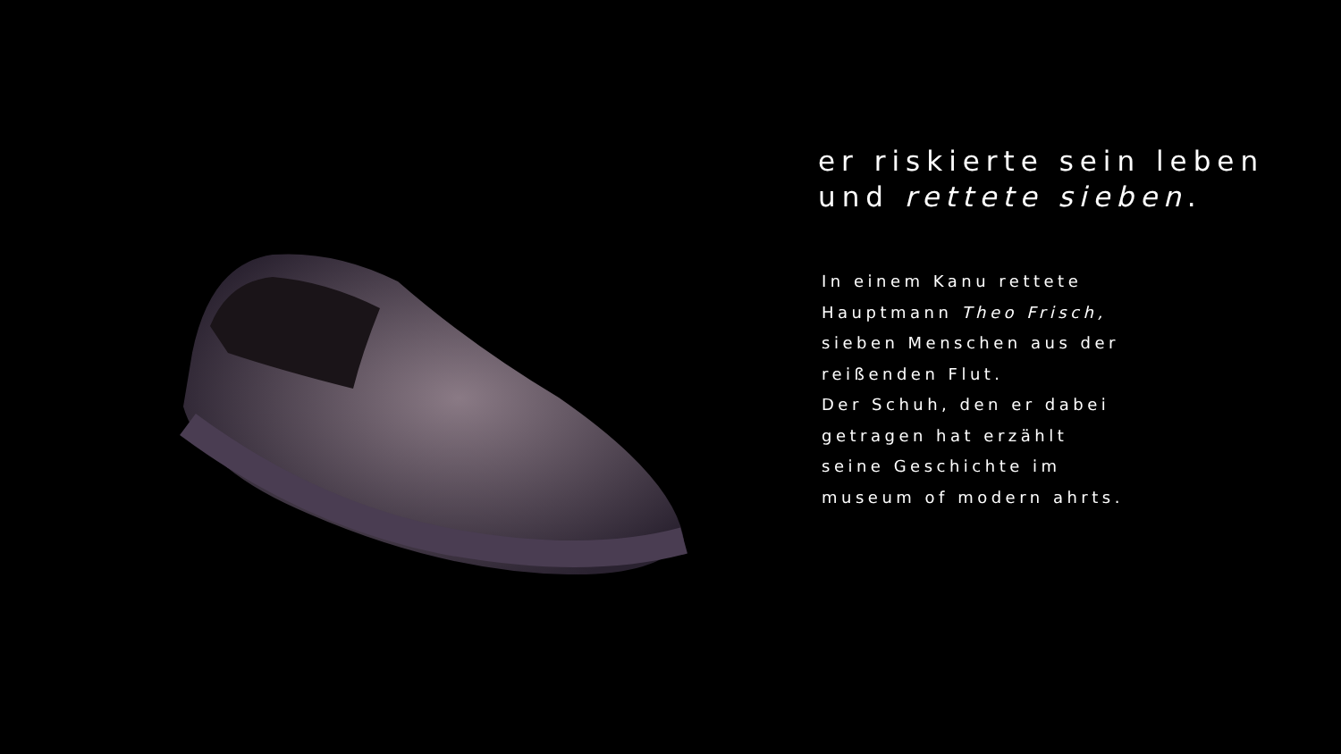er riskierte sein leben und rettete sieben.
In einem Kanu rettete
Hauptmann Theo Frisch,
sieben Menschen aus der
reißenden Flut.
Der Schuh, den er dabei
getragen hat erzählt
seine Geschichte im
museum of modern ahrts.